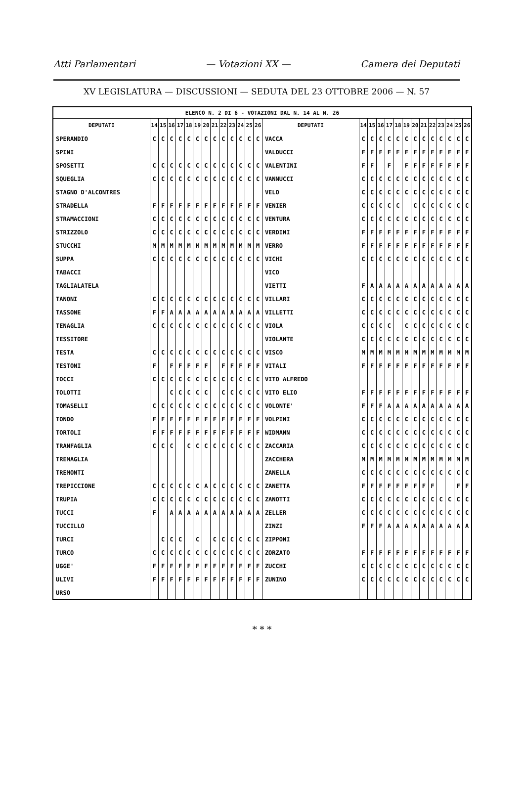Atti Parlamentari — Votazioni XX — Camera dei Deputati
XV LEGISLATURA — DISCUSSIONI — SEDUTA DEL 23 OTTOBRE 2006 — N. 57
| ELENCO N. 2 DI 6 - VOTAZIONI DAL N. 14 AL N. 26 | | | | | | | | | | | | | | | | | | | | | | | | | | | |
| --- | --- | --- | --- | --- | --- | --- | --- | --- | --- | --- | --- | --- | --- | --- | --- | --- | --- | --- | --- | --- | --- | --- | --- | --- | --- | --- | --- |
| DEPUTATI | 14 | 15 | 16 | 17 | 18 | 19 | 20 | 21 | 22 | 23 | 24 | 25 | 26 | DEPUTATI | 14 | 15 | 16 | 17 | 18 | 19 | 20 | 21 | 22 | 23 | 24 | 25 | 26 |
| SPERANDIO | C | C | C | C | C | C | C | C | C | C | C | C | C | VACCA | C | C | C | C | C | C | C | C | C | C | C | C | C |
| SPINI | | | | | | | | | | | | | | VALDUCCI | F | F | F | F | F | F | F | F | F | F | F | F | F |
| SPOSETTI | C | C | C | C | C | C | C | C | C | C | C | C | C | VALENTINI | F | F | | F | | F | F | F | F | F | F | F | F |
| SQUEGLIA | C | C | C | C | C | C | C | C | C | C | C | C | C | VANNUCCI | C | C | C | C | C | C | C | C | C | C | C | C | C |
| STAGNO D'ALCONTRES | | | | | | | | | | | | | | VELO | C | C | C | C | C | C | C | C | C | C | C | C | C |
| STRADELLA | F | F | F | F | F | F | F | F | F | F | F | F | F | VENIER | C | C | C | C | C | | C | C | C | C | C | C | C |
| STRAMACCIONI | C | C | C | C | C | C | C | C | C | C | C | C | C | VENTURA | C | C | C | C | C | C | C | C | C | C | C | C | C |
| STRIZZOLO | C | C | C | C | C | C | C | C | C | C | C | C | C | VERDINI | F | F | F | F | F | F | F | F | F | F | F | F | F |
| STUCCHI | M | M | M | M | M | M | M | M | M | M | M | M | M | VERRO | F | F | F | F | F | F | F | F | F | F | F | F | F |
| SUPPA | C | C | C | C | C | C | C | C | C | C | C | C | C | VICHI | C | C | C | C | C | C | C | C | C | C | C | C | C |
| TABACCI | | | | | | | | | | | | | | VICO | | | | | | | | | | | | | |
| TAGLIALATELA | | | | | | | | | | | | | | VIETTI | F | A | A | A | A | A | A | A | A | A | A | A | A |
| TANONI | C | C | C | C | C | C | C | C | C | C | C | C | C | VILLARI | C | C | C | C | C | C | C | C | C | C | C | C | C |
| TASSONE | F | F | A | A | A | A | A | A | A | A | A | A | A | VILLETTI | C | C | C | C | C | C | C | C | C | C | C | C | C |
| TENAGLIA | C | C | C | C | C | C | C | C | C | C | C | C | C | VIOLA | C | C | C | C | | C | C | C | C | C | C | C | C |
| TESSITORE | | | | | | | | | | | | | | VIOLANTE | C | C | C | C | C | C | C | C | C | C | C | C | C |
| TESTA | C | C | C | C | C | C | C | C | C | C | C | C | C | VISCO | M | M | M | M | M | M | M | M | M | M | M | M | M |
| TESTONI | F | | F | F | F | F | F | | F | F | F | F | F | VITALI | F | F | F | F | F | F | F | F | F | F | F | F | F |
| TOCCI | C | C | C | C | C | C | C | C | C | C | C | C | C | VITO ALFREDO | | | | | | | | | | | | | |
| TOLOTTI | | | C | C | C | C | C | | C | C | C | C | C | VITO ELIO | F | F | F | F | F | F | F | F | F | F | F | F | F |
| TOMASELLI | C | C | C | C | C | C | C | C | C | C | C | C | C | VOLONTE' | F | F | F | A | A | A | A | A | A | A | A | A | A |
| TONDO | F | F | F | F | F | F | F | F | F | F | F | F | F | VOLPINI | C | C | C | C | C | C | C | C | C | C | C | C | C |
| TORTOLI | F | F | F | F | F | F | F | F | F | F | F | F | F | WIDMANN | C | C | C | C | C | C | C | C | C | C | C | C | C |
| TRANFAGLIA | C | C | C | | C | C | C | C | C | C | C | C | C | ZACCARIA | C | C | C | C | C | C | C | C | C | C | C | C | C |
| TREMAGLIA | | | | | | | | | | | | | | ZACCHERA | M | M | M | M | M | M | M | M | M | M | M | M | M |
| TREMONTI | | | | | | | | | | | | | | ZANELLA | C | C | C | C | C | C | C | C | C | C | C | C | C |
| TREPICCIONE | C | C | C | C | C | C | A | C | C | C | C | C | C | ZANETTA | F | F | F | F | F | F | F | F | F | | | F | F |
| TRUPIA | C | C | C | C | C | C | C | C | C | C | C | C | C | ZANOTTI | C | C | C | C | C | C | C | C | C | C | C | C | C |
| TUCCI | F | | A | A | A | A | A | A | A | A | A | A | A | ZELLER | C | C | C | C | C | C | C | C | C | C | C | C | C |
| TUCCILLO | | | | | | | | | | | | | | ZINZI | F | F | F | A | A | A | A | A | A | A | A | A | A |
| TURCI | | C | C | C | | C | | C | C | C | C | C | C | ZIPPONI | | | | | | | | | | | | | |
| TURCO | C | C | C | C | C | C | C | C | C | C | C | C | C | ZORZATO | F | F | F | F | F | F | F | F | F | F | F | F | F |
| UGGE' | F | F | F | F | F | F | F | F | F | F | F | F | F | ZUCCHI | C | C | C | C | C | C | C | C | C | C | C | C | C |
| ULIVI | F | F | F | F | F | F | F | F | F | F | F | F | F | ZUNINO | C | C | C | C | C | C | C | C | C | C | C | C | C |
| URSO | | | | | | | | | | | | | | | | | | | | | | | | | | | |
* * *